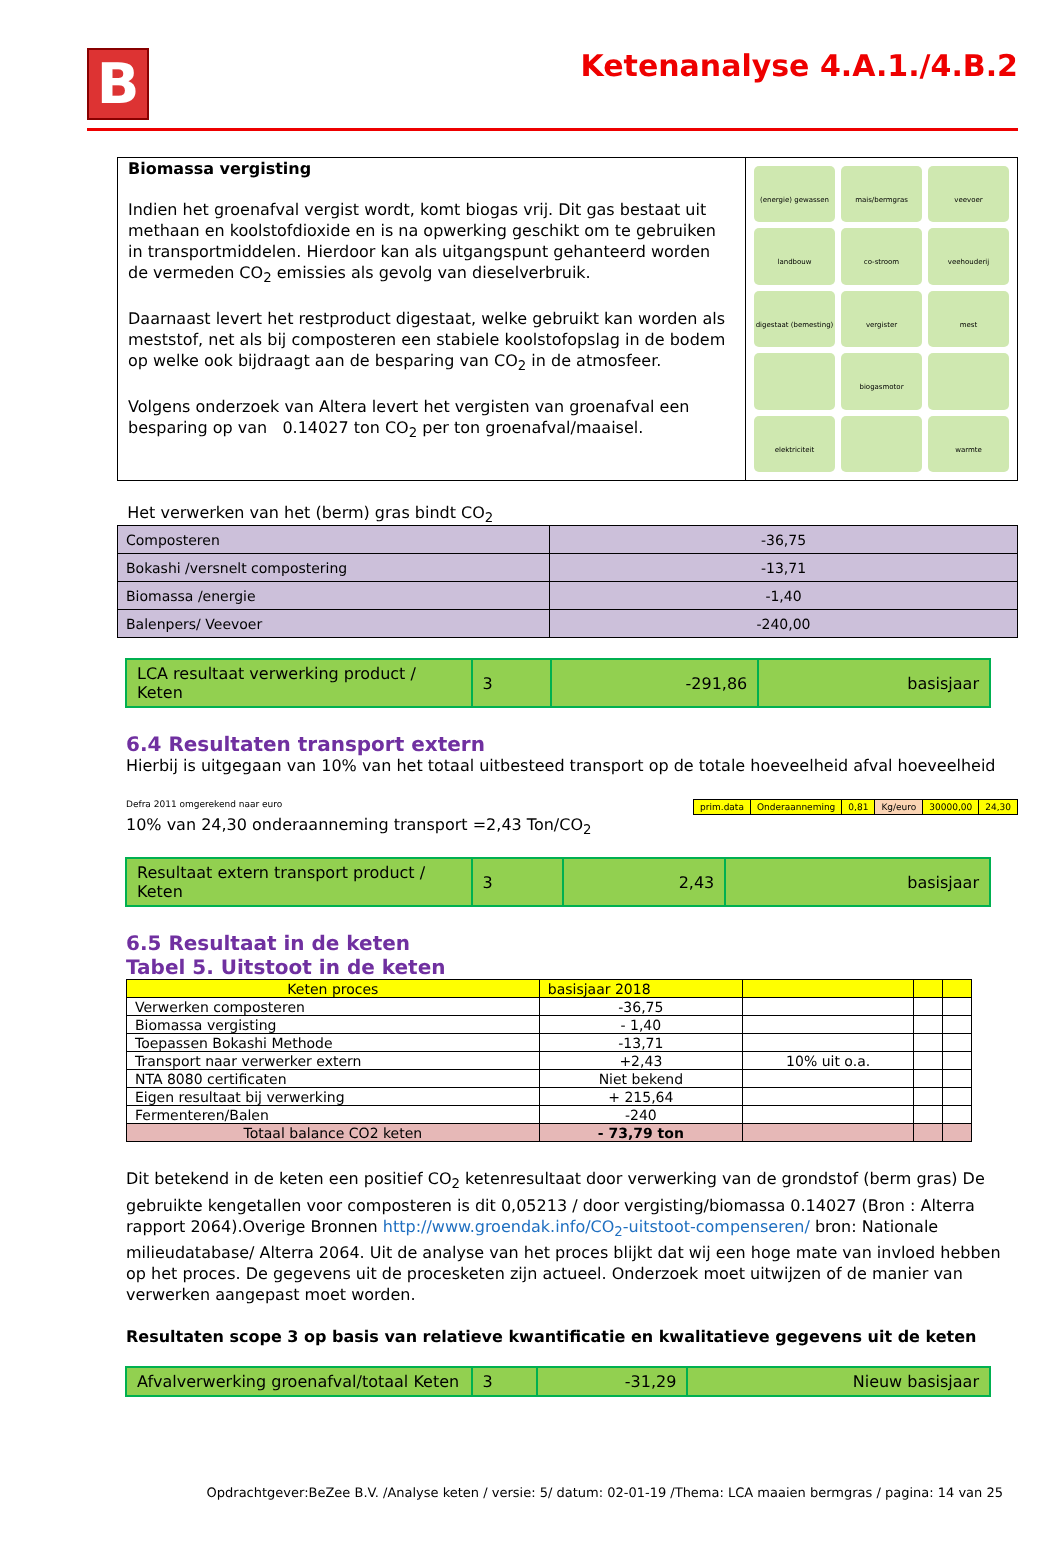B
Ketenanalyse 4.A.1./4.B.2
Biomassa vergisting
Indien het groenafval vergist wordt, komt biogas vrij. Dit gas bestaat uit methaan en koolstofdioxide en is na opwerking geschikt om te gebruiken in transportmiddelen. Hierdoor kan als uitgangspunt gehanteerd worden de vermeden CO<sub>2</sub> emissies als gevolg van dieselverbruik.
Daarnaast levert het restproduct digestaat, welke gebruikt kan worden als meststof, net als bij composteren een stabiele koolstofopslag in de bodem op welke ook bijdraagt aan de besparing van CO<sub>2</sub> in de atmosfeer.
Volgens onderzoek van Altera levert het vergisten van groenafval een besparing op van 0.14027 ton CO<sub>2</sub> per ton groenafval/maaisel.
(energie) gewassen
mais/bermgras
veevoer
landbouw
co-stroom
veehouderij
digestaat (bemesting)
vergister
mest
biogasmotor
elektriciteit
warmte
Het verwerken van het (berm) gras bindt CO<sub>2</sub>
| Composteren | -36,75 |
| Bokashi /versnelt compostering | -13,71 |
| Biomassa /energie | -1,40 |
| Balenpers/ Veevoer | -240,00 |
| LCA resultaat verwerking product / Keten | 3 | -291,86 | basisjaar |
6.4 Resultaten transport extern
Hierbij is uitgegaan van 10% van het totaal uitbesteed transport op de totale hoeveelheid afval hoeveelheid
Defra 2011 omgerekend naar euro
| prim.data | Onderaanneming | 0,81 | Kg/euro | 30000,00 | 24,30 |
10% van 24,30 onderaanneming transport =2,43 Ton/CO<sub>2</sub>
| Resultaat extern transport product / Keten | 3 | 2,43 | basisjaar |
6.5 Resultaat in de keten
Tabel 5. Uitstoot in de keten
| Keten proces | basisjaar 2018 | | | |
| Verwerken composteren | -36,75 | | | |
| Biomassa vergisting | - 1,40 | | | |
| Toepassen Bokashi Methode | -13,71 | | | |
| Transport naar verwerker extern | +2,43 | 10% uit o.a. | | |
| NTA 8080 certificaten | Niet bekend | | | |
| Eigen resultaat bij verwerking | + 215,64 | | | |
| Fermenteren/Balen | -240 | | | |
| Totaal balance CO2 keten | - 73,79 ton | | | |
Dit betekend in de keten een positief CO<sub>2</sub> ketenresultaat door verwerking van de grondstof (berm gras) De gebruikte kengetallen voor composteren is dit 0,05213 / door vergisting/biomassa 0.14027 (Bron : Alterra rapport 2064).Overige Bronnen http://www.groendak.info/CO<sub>2</sub>-uitstoot-compenseren/ bron: Nationale milieudatabase/ Alterra 2064. Uit de analyse van het proces blijkt dat wij een hoge mate van invloed hebben op het proces. De gegevens uit de procesketen zijn actueel. Onderzoek moet uitwijzen of de manier van verwerken aangepast moet worden.
Resultaten scope 3 op basis van relatieve kwantificatie en kwalitatieve gegevens uit de keten
| Afvalverwerking groenafval/totaal Keten | 3 | -31,29 | Nieuw basisjaar |
Opdrachtgever:BeZee B.V. /Analyse keten / versie: 5/ datum: 02-01-19 /Thema: LCA maaien bermgras / pagina: 14 van 25